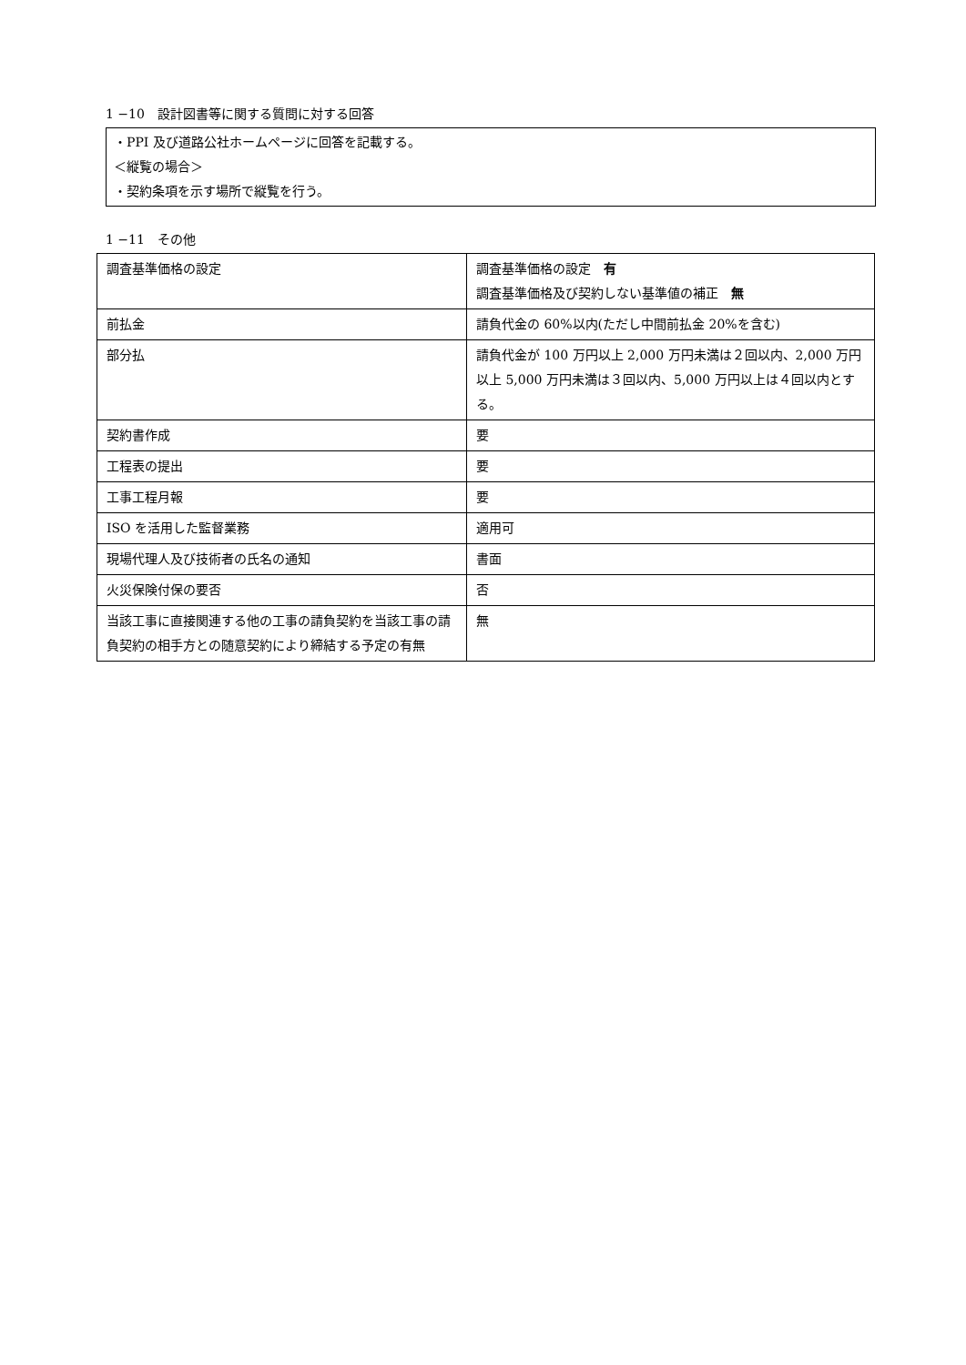1 −10　設計図書等に関する質問に対する回答
・PPI 及び道路公社ホームページに回答を記載する。
＜縦覧の場合＞
・契約条項を示す場所で縦覧を行う。
1 −11　その他
| 調査基準価格の設定 | 調査基準価格の設定 有 調査基準価格及び契約しない基準値の補正 無 |
| 前払金 | 請負代金の 60%以内(ただし中間前払金 20%を含む) |
| 部分払 | 請負代金が 100 万円以上 2,000 万円未満は２回以内、2,000 万円以上 5,000 万円未満は３回以内、5,000 万円以上は４回以内とする。 |
| 契約書作成 | 要 |
| 工程表の提出 | 要 |
| 工事工程月報 | 要 |
| ISO を活用した監督業務 | 適用可 |
| 現場代理人及び技術者の氏名の通知 | 書面 |
| 火災保険付保の要否 | 否 |
| 当該工事に直接関連する他の工事の請負契約を当該工事の請負契約の相手方との随意契約により締結する予定の有無 | 無 |